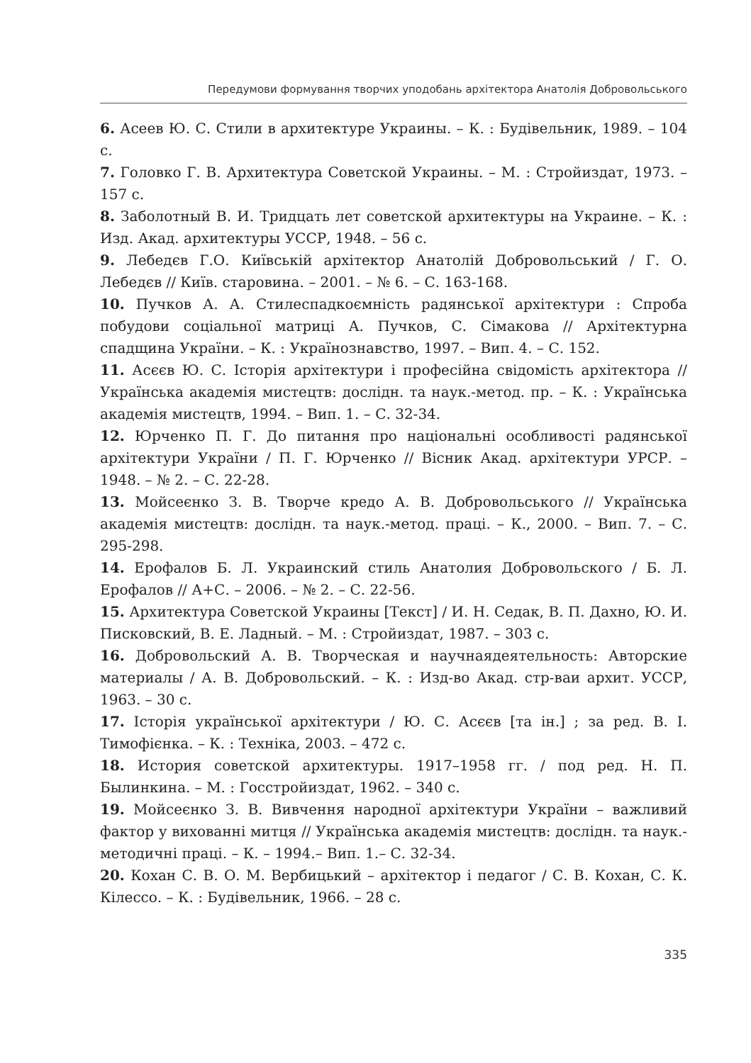Передумови формування творчих уподобань архітектора Анатолія Добровольського
6. Асеев Ю. С. Стили в архитектуре Украины. – К. : Будівельник, 1989. – 104 с.
7. Головко Г. В. Архитектура Советской Украины. – М. : Стройиздат, 1973. – 157 с.
8. Заболотный В. И. Тридцать лет советской архитектуры на Украине. – К. : Изд. Акад. архитектуры УССР, 1948. – 56 с.
9. Лебедєв Г.О. Київськiй архітектор Анатолій Добровольський / Г. О. Лебедєв // Київ. старовина. – 2001. – № 6. – С. 163-168.
10. Пучков А. А. Стилеспадкоємність радянської архітектури : Спроба побудови соціальної матриці А. Пучков, С. Сімакова // Архітектурна спадщина України. – К. : Українознавство, 1997. – Вип. 4. – С. 152.
11. Асєєв Ю. С. Історія архітектури і професійна свідомість архітектора // Українська академія мистецтв: дослідн. та наук.-метод. пр. – К. : Українська академія мистецтв, 1994. – Вип. 1. – С. 32-34.
12. Юрченко П. Г. До питання про національні особливості радянської архітектури України / П. Г. Юрченко // Вісник Акад. архітектури УРСР. – 1948. – № 2. – С. 22-28.
13. Мойсеєнко З. В. Творче кредо А. В. Добровольського // Українська академія мистецтв: дослідн. та наук.-метод. праці. – К., 2000. – Вип. 7. – С. 295-298.
14. Ерофалов Б. Л. Украинский стиль Анатолия Добровольского / Б. Л. Ерофалов // А+С. – 2006. – № 2. – С. 22-56.
15. Архитектура Советской Украины [Текст] / И. Н. Седак, В. П. Дахно, Ю. И. Писковский, В. Е. Ладный. – М. : Стройиздат, 1987. – 303 с.
16. Добровольский А. В. Творческая и научнаядеятельность: Авторские материалы / А. В. Добровольский. – К. : Изд-во Акад. стр-ваи архит. УССР, 1963. – 30 с.
17. Історія української архітектури / Ю. С. Асєєв [та ін.] ; за ред. В. І. Тимофієнка. – К. : Техніка, 2003. – 472 с.
18. История советской архитектуры. 1917–1958 гг. / под ред. Н. П. Былинкина. – М. : Госстройиздат, 1962. – 340 с.
19. Мойсеєнко З. В. Вивчення народної архітектури України – важливий фактор у вихованні митця // Українська академія мистецтв: дослідн. та наук.-методичні праці. – К. – 1994.– Вип. 1.– С. 32-34.
20. Кохан С. В. О. М. Вербицький – архітектор і педагог / С. В. Кохан, С. К. Кілессо. – К. : Будівельник, 1966. – 28 с.
335